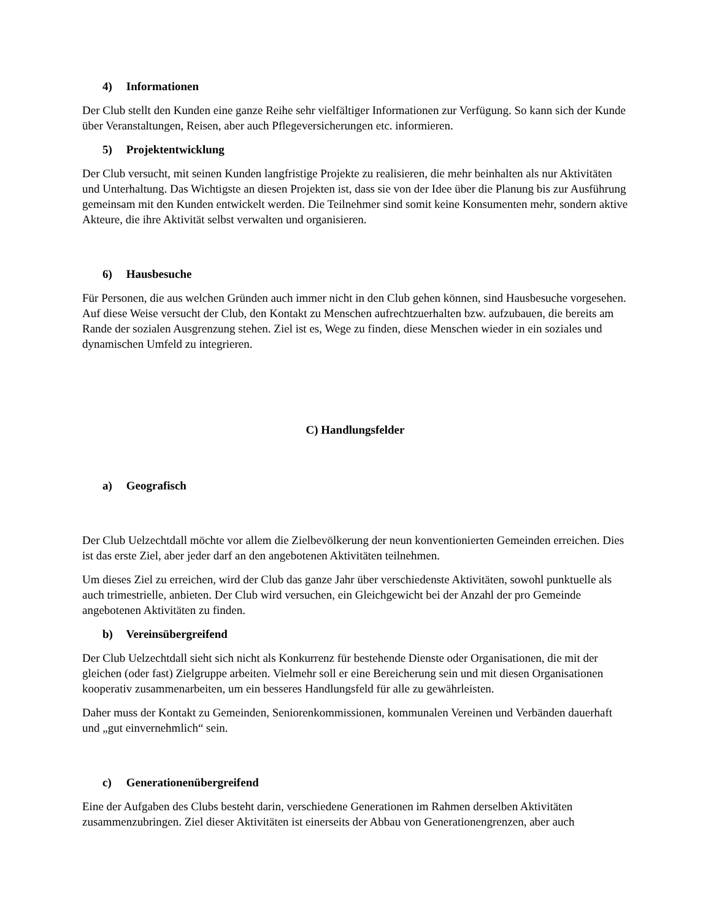4) Informationen
Der Club stellt den Kunden eine ganze Reihe sehr vielfältiger Informationen zur Verfügung. So kann sich der Kunde über Veranstaltungen, Reisen, aber auch Pflegeversicherungen etc. informieren.
5) Projektentwicklung
Der Club versucht, mit seinen Kunden langfristige Projekte zu realisieren, die mehr beinhalten als nur Aktivitäten und Unterhaltung. Das Wichtigste an diesen Projekten ist, dass sie von der Idee über die Planung bis zur Ausführung gemeinsam mit den Kunden entwickelt werden. Die Teilnehmer sind somit keine Konsumenten mehr, sondern aktive Akteure, die ihre Aktivität selbst verwalten und organisieren.
6) Hausbesuche
Für Personen, die aus welchen Gründen auch immer nicht in den Club gehen können, sind Hausbesuche vorgesehen. Auf diese Weise versucht der Club, den Kontakt zu Menschen aufrechtzuerhalten bzw. aufzubauen, die bereits am Rande der sozialen Ausgrenzung stehen. Ziel ist es, Wege zu finden, diese Menschen wieder in ein soziales und dynamischen Umfeld zu integrieren.
C) Handlungsfelder
a) Geografisch
Der Club Uelzechtdall möchte vor allem die Zielbevölkerung der neun konventionierten Gemeinden erreichen. Dies ist das erste Ziel, aber jeder darf an den angebotenen Aktivitäten teilnehmen.
Um dieses Ziel zu erreichen, wird der Club das ganze Jahr über verschiedenste Aktivitäten, sowohl punktuelle als auch trimestrielle, anbieten. Der Club wird versuchen, ein Gleichgewicht bei der Anzahl der pro Gemeinde angebotenen Aktivitäten zu finden.
b) Vereinsübergreifend
Der Club Uelzechtdall sieht sich nicht als Konkurrenz für bestehende Dienste oder Organisationen, die mit der gleichen (oder fast) Zielgruppe arbeiten. Vielmehr soll er eine Bereicherung sein und mit diesen Organisationen kooperativ zusammenarbeiten, um ein besseres Handlungsfeld für alle zu gewährleisten.
Daher muss der Kontakt zu Gemeinden, Seniorenkommissionen, kommunalen Vereinen und Verbänden dauerhaft und „gut einvernehmlich“ sein.
c) Generationenübergreifend
Eine der Aufgaben des Clubs besteht darin, verschiedene Generationen im Rahmen derselben Aktivitäten zusammenzubringen. Ziel dieser Aktivitäten ist einerseits der Abbau von Generationengrenzen, aber auch